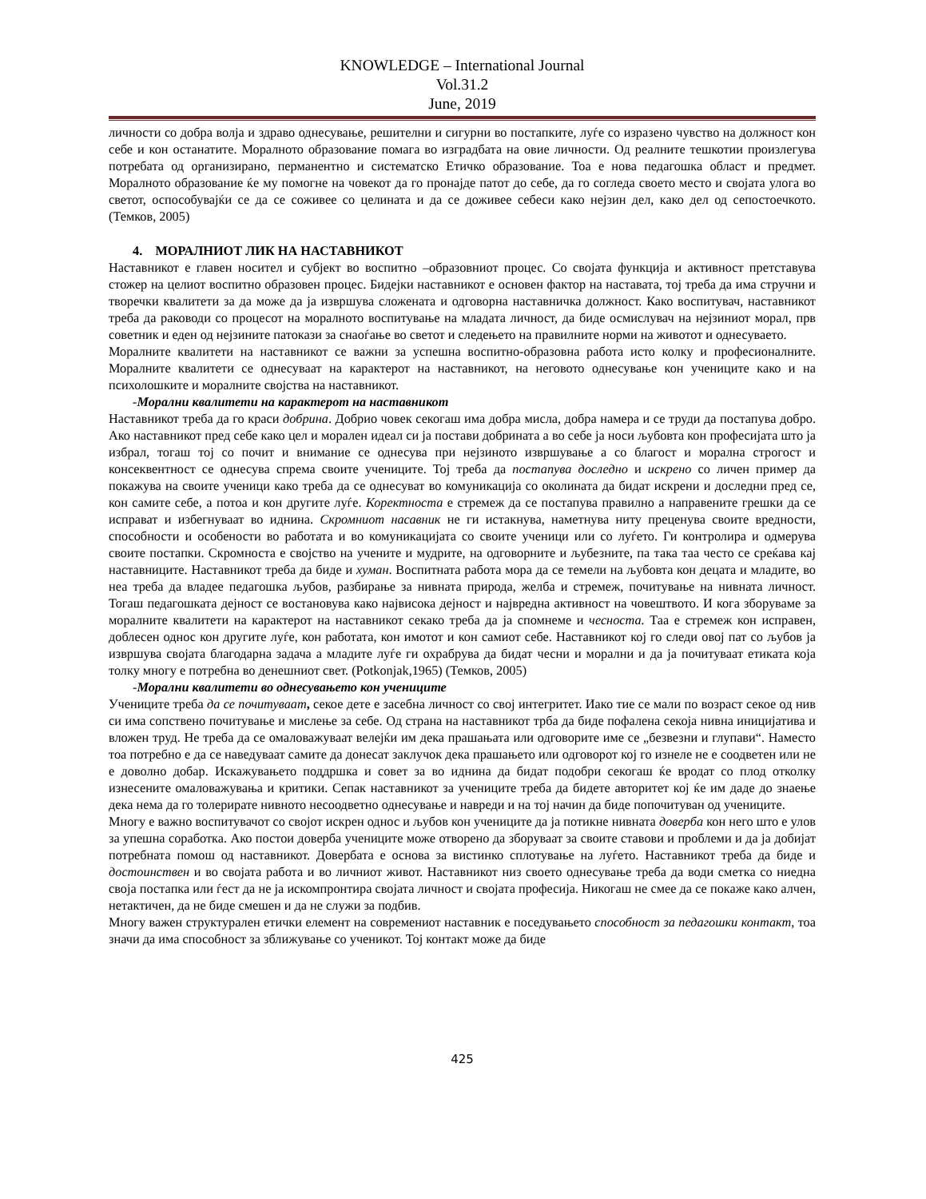KNOWLEDGE – International Journal
Vol.31.2
June, 2019
личности со добра волја и здраво однесување, решителни и сигурни во постапките, луѓе со изразено чувство на должност кон себе и кон останатите. Моралното образование помага во изградбата на овие личности. Од реалните тешкотии произлегува потребата од организирано, перманентно и систематско Етичко образование. Тоа е нова педагошка област и предмет. Моралното образование ќе му помогне на човекот да го пронајде патот до себе, да го согледа своето место и својата улога во светот, оспособувајќи се да се соживее со целината и да се доживее себеси како нејзин дел, како дел од сепостоечкото. (Темков, 2005)
4. МОРАЛНИОТ ЛИК НА НАСТАВНИКОТ
Наставникот е главен носител и субјект во воспитно –образовниот процес. Со својата функција и активност претставува стожер на целиот воспитно образовен процес. Бидејки наставникот е основен фактор на наставата, тој треба да има стручни и творечки квалитети за да може да ја извршува сложената и одговорна наставничка должност. Како воспитувач, наставникот треба да раководи со процесот на моралното воспитување на младата личност, да биде осмислувач на нејзиниот морал, прв советник и еден од нејзините патокази за снаоѓање во светот и следењето на правилните норми на животот и однесуваето.
Моралните квалитети на наставникот се важни за успешна воспитно-образовна работа исто колку и професионалните. Моралните квалитети се однесуваат на карактерот на наставникот, на неговото однесување кон учениците како и на психолошките и моралните својства на наставникот.
-Морални квалитети на карактерот на наставникот
Наставникот треба да го краси добрина. Добрио човек секогаш има добра мисла, добра намера и се труди да постапува добро. Ако наставникот пред себе како цел и морален идеал си ја постави добрината а во себе ја носи љубовта кон професијата што ја избрал, тогаш тој со почит и внимание се однесува при нејзиното извршување а со благост и морална строгост и консеквентност се однесува спрема своите учениците. Тој треба да постапува доследно и искрено со личен пример да покажува на своите ученици како треба да се однесуват во комуникација со околината да бидат искрени и доследни пред се, кон самите себе, а потоа и кон другите луѓе. Коректноста е стремеж да се постапува правилно а направените грешки да се исправат и избегнуваат во иднина. Скромниот насавник не ги истакнува, наметнува ниту преценува своите вредности, способности и особености во работата и во комуникацијата со своите ученици или со луѓето. Ги контролира и одмерува своите постапки. Скромноста е својство на учените и мудрите, на одговорните и љубезните, па така таа често се среќава кај наставниците. Наставникот треба да биде и хуман. Воспитната работа мора да се темели на љубовта кон децата и младите, во неа треба да владее педагошка љубов, разбирање за нивната природа, желба и стремеж, почитување на нивната личност. Тогаш педагошката дејност се востановува како највисока дејност и највредна активност на човештвото. И кога зборуваме за моралните квалитети на карактерот на наставникот секако треба да ја спомнеме и чесноста. Таа е стремеж кон исправен, доблесен однос кон другите луѓе, кон работата, кон имотот и кон самиот себе. Наставникот кој го следи овој пат со љубов ја извршува својата благодарна задача а младите луѓе ги охрабрува да бидат чесни и морални и да ја почитуваат етиката која толку многу е потребна во денешниот свет. (Potkonjak,1965) (Темков, 2005)
-Морални квалитети во однесувањето кон учениците
Учениците треба да се почитуваат, секое дете е засебна личност со свој интегритет. Иако тие се мали по возраст секое од нив си има сопствено почитување и мислење за себе. Од страна на наставникот трба да биде пофалена секоја нивна иницијатива и вложен труд. Не треба да се омаловажуваат велејќи им дека прашањата или одговорите име се „безвезни и глупави“. Наместо тоа потребно е да се наведуваат самите да донесат заклучок дека прашањето или одговорот кој го изнеле не е соодветен или не е доволно добар. Искажувањето поддршка и совет за во иднина да бидат подобри секогаш ќе вродат со плод отколку изнесените омаловажувања и критики. Сепак наставникот за учениците треба да бидете авторитет кој ќе им даде до знаење дека нема да го толерирате нивното несоодветно однесување и навреди и на тој начин да биде попочитуван од учениците.
Многу е важно воспитувачот со својот искрен однос и љубов кон учениците да ја потикне нивната доверба кон него што е улов за упешна соработка. Ако постои доверба учениците може отворено да зборуваат за своите ставови и проблеми и да ја добијат потребната помош од наставникот. Довербата е основа за вистинко сплотување на луѓето. Наставникот треба да биде и достоинствен и во својата работа и во личниот живот. Наставникот низ своето однесување треба да води сметка со ниедна своја постапка или ѓест да не ја искомпронтира својата личност и својата професија. Никогаш не смее да се покаже како алчен, нетактичен, да не биде смешен и да не служи за подбив.
Многу важен структурален етички елемент на современиот наставник е поседувањето способност за педагошки контакт, тоа значи да има способност за зближување со ученикот. Тој контакт може да биде
425